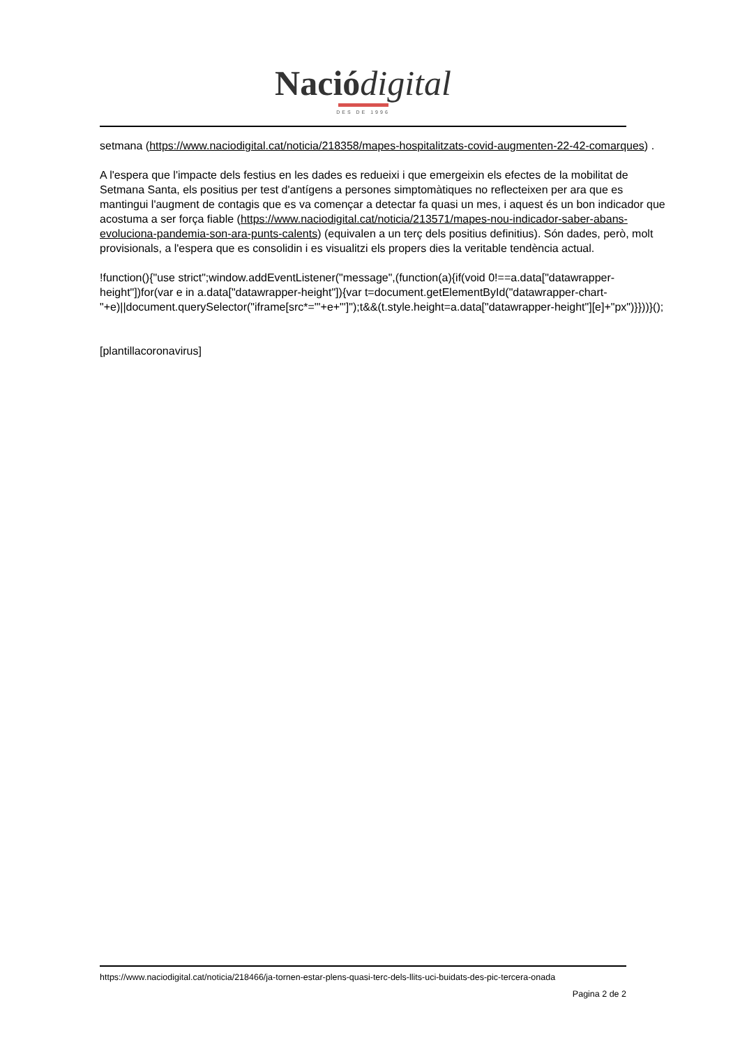Nació digital
DES DE 1996
setmana (https://www.naciodigital.cat/noticia/218358/mapes-hospitalitzats-covid-augmenten-22-42-comarques) .
A l'espera que l'impacte dels festius en les dades es redueixi i que emergeixin els efectes de la mobilitat de Setmana Santa, els positius per test d'antígens a persones simptomàtiques no reflecteixen per ara que es mantingui l'augment de contagis que es va començar a detectar fa quasi un mes, i aquest és un bon indicador que acostuma a ser força fiable (https://www.naciodigital.cat/noticia/213571/mapes-nou-indicador-saber-abans-evoluciona-pandemia-son-ara-punts-calents) (equivalen a un terç dels positius definitius). Són dades, però, molt provisionals, a l'espera que es consolidin i es visualitzi els propers dies la veritable tendència actual.
!function(){"use strict";window.addEventListener("message",(function(a){if(void 0!==a.data["datawrapper-height"])for(var e in a.data["datawrapper-height"]){var t=document.getElementById("datawrapper-chart-"+e)||document.querySelector("iframe[src*='"+e+"']");t&&(t.style.height=a.data["datawrapper-height"][e]+"px")}}))}();
[plantillacoronavirus]
https://www.naciodigital.cat/noticia/218466/ja-tornen-estar-plens-quasi-terc-dels-llits-uci-buidats-des-pic-tercera-onada
Pagina 2 de 2